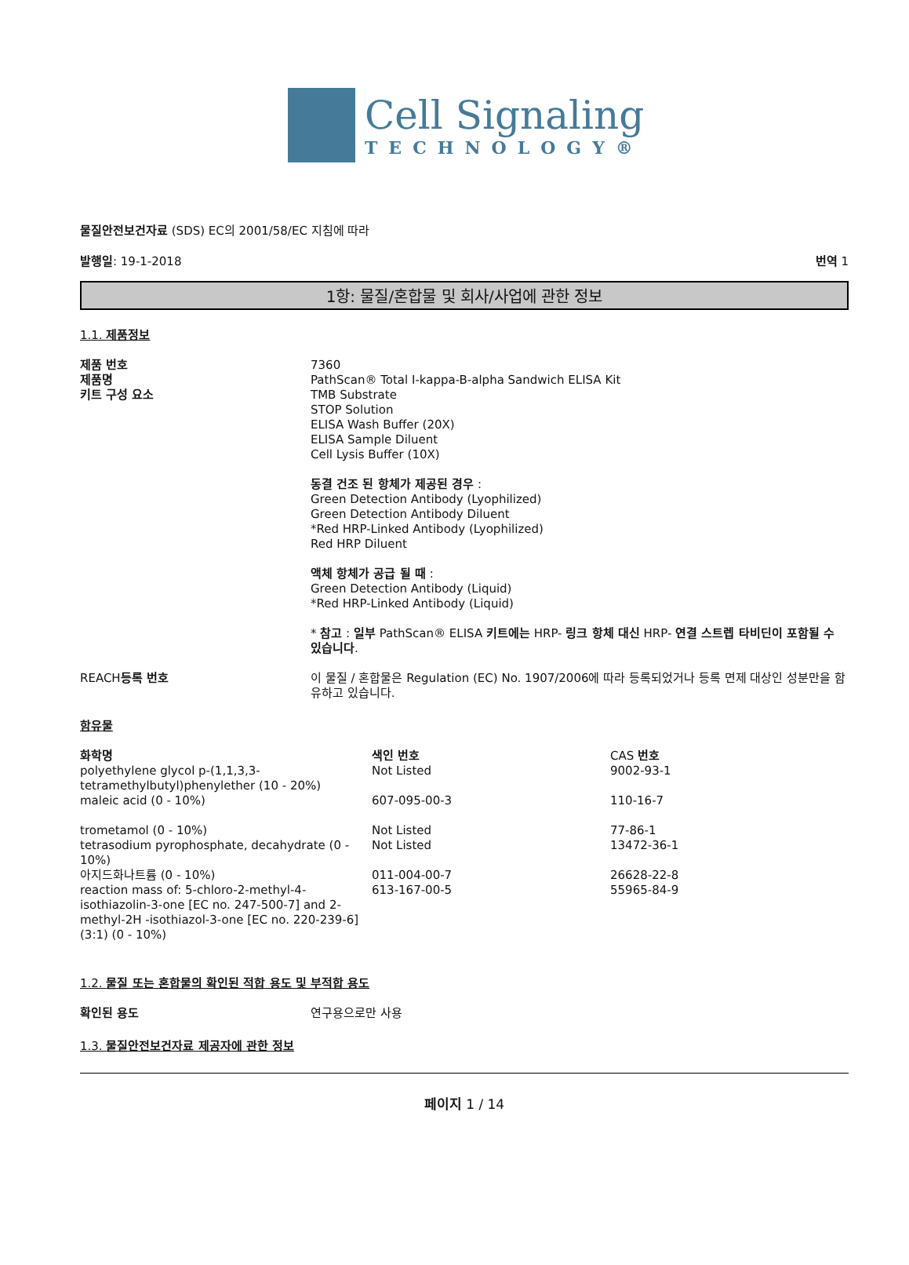Cell Signaling
TECHNOLOGY®
물질안전보건자료 (SDS) EC의 2001/58/EC 지침에 따라
발행일: 19-1-2018 번역 1
1항: 물질/혼합물 및 회사/사업에 관한 정보
1.1. 제품정보
| 제품 번호 | 7360 |
| 제품명 | PathScan® Total I-kappa-B-alpha Sandwich ELISA Kit |
| 키트 구성 요소 | TMB Substrate STOP Solution ELISA Wash Buffer (20X) ELISA Sample Diluent Cell Lysis Buffer (10X) 동결 건조 된 항체가 제공된 경우 : Green Detection Antibody (Lyophilized) Green Detection Antibody Diluent *Red HRP-Linked Antibody (Lyophilized) Red HRP Diluent 액체 항체가 공급 될 때 : Green Detection Antibody (Liquid) *Red HRP-Linked Antibody (Liquid) * 참고 : 일부 PathScan® ELISA 키트에는 HRP- 링크 항체 대신 HRP- 연결 스트렙 타비딘이 포함될 수 있습니다 . |
| REACH 등록 번호 | 이 물질 / 혼합물은 Regulation (EC) No. 1907/2006에 따라 등록되었거나 등록 면제 대상인 성분만을 함유하고 있습니다. |
함유물
| 화학명 | 색인 번호 | CAS 번호 |
| --- | --- | --- |
| polyethylene glycol p-(1,1,3,3-tetramethylbutyl)phenylether (10 - 20%) | Not Listed | 9002-93-1 |
| maleic acid (0 - 10%) | 607-095-00-3 | 110-16-7 |
| trometamol (0 - 10%) | Not Listed | 77-86-1 |
| tetrasodium pyrophosphate, decahydrate (0 - 10%) | Not Listed | 13472-36-1 |
| 아지드화나트륨 (0 - 10%) | 011-004-00-7 | 26628-22-8 |
| reaction mass of: 5-chloro-2-methyl-4-isothiazolin-3-one [EC no. 247-500-7] and 2-methyl-2H -isothiazol-3-one [EC no. 220-239-6] (3:1) (0 - 10%) | 613-167-00-5 | 55965-84-9 |
1.2. 물질 또는 혼합물의 확인된 적합 용도 및 부적합 용도
| 확인된 용도 | 연구용으로만 사용 |
1.3. 물질안전보건자료 제공자에 관한 정보
페이지 1 / 14